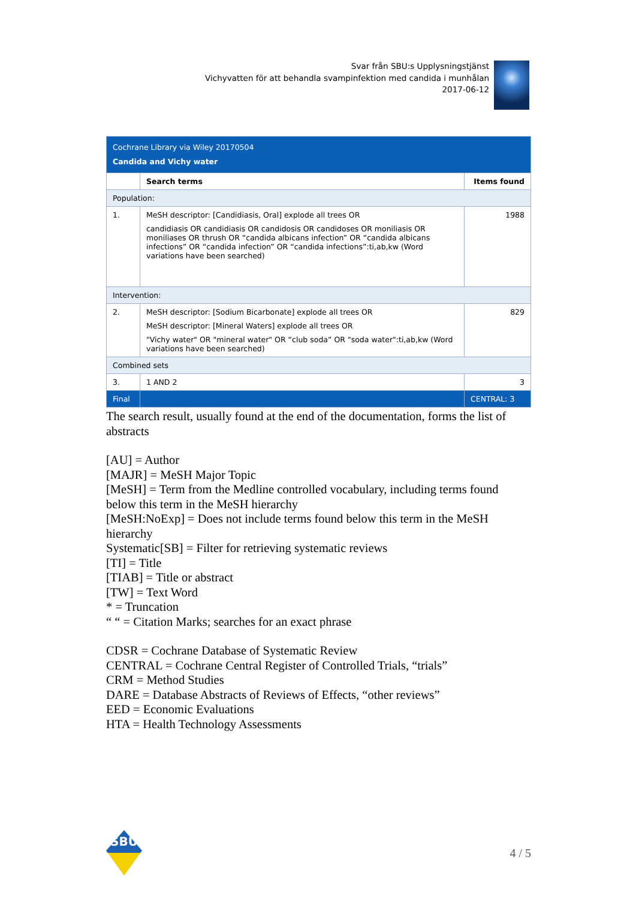Svar från SBU:s Upplysningstjänst
Vichyvatten för att behandla svampinfektion med candida i munhålan
2017-06-12
| Cochrane Library via Wiley 20170504 Candida and Vichy water | | |
| | Search terms | Items found |
| Population: | | |
| 1. | MeSH descriptor: [Candidiasis, Oral] explode all trees OR candidiasis OR candidiasis OR candidosis OR candidoses OR moniliasis OR moniliases OR thrush OR “candida albicans infection” OR “candida albicans infections” OR “candida infection” OR “candida infections”:ti,ab,kw (Word variations have been searched) | 1988 |
| Intervention: | | |
| 2. | MeSH descriptor: [Sodium Bicarbonate] explode all trees OR MeSH descriptor: [Mineral Waters] explode all trees OR "Vichy water" OR "mineral water" OR “club soda” OR "soda water":ti,ab,kw (Word variations have been searched) | 829 |
| Combined sets | | |
| 3. | 1 AND 2 | 3 |
| Final | | CENTRAL: 3 |
The search result, usually found at the end of the documentation, forms the list of abstracts
[AU] = Author
[MAJR] = MeSH Major Topic
[MeSH] = Term from the Medline controlled vocabulary, including terms found below this term in the MeSH hierarchy
[MeSH:NoExp] = Does not include terms found below this term in the MeSH hierarchy
Systematic[SB] = Filter for retrieving systematic reviews
[TI] = Title
[TIAB] = Title or abstract
[TW] = Text Word
* = Truncation
“ “ = Citation Marks; searches for an exact phrase
CDSR = Cochrane Database of Systematic Review
CENTRAL = Cochrane Central Register of Controlled Trials, “trials”
CRM = Method Studies
DARE = Database Abstracts of Reviews of Effects, “other reviews”
EED = Economic Evaluations
HTA = Health Technology Assessments
SBU
4 / 5